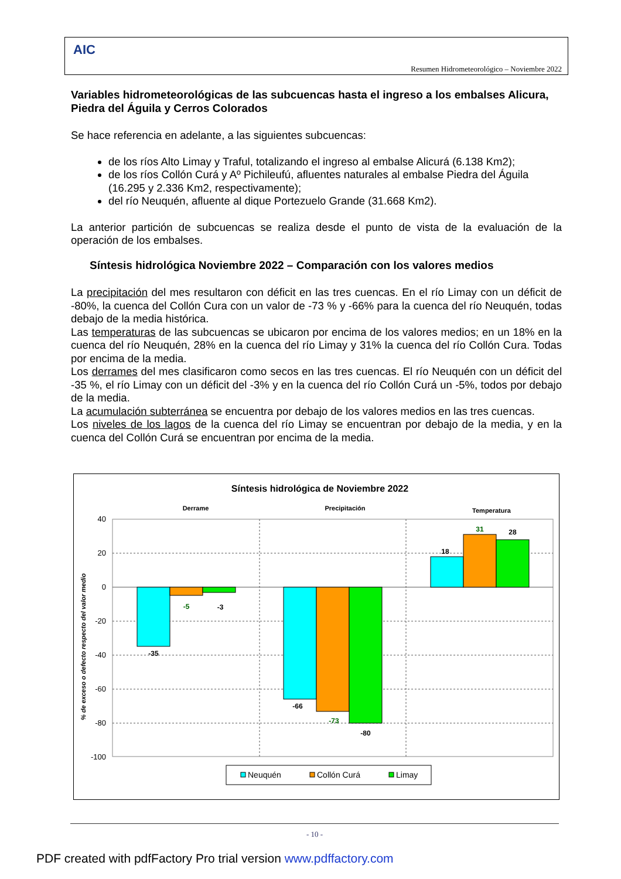AIC
Resumen Hidrometeorológico – Noviembre 2022
Variables hidrometeorológicas de las subcuencas hasta el ingreso a los embalses Alicura, Piedra del Águila y Cerros Colorados
Se hace referencia en adelante, a las siguientes subcuencas:
de los ríos Alto Limay y Traful, totalizando el ingreso al embalse Alicurá (6.138 Km2);
de los ríos Collón Curá y Aº Pichileufú, afluentes naturales al embalse Piedra del Águila (16.295 y 2.336 Km2, respectivamente);
del río Neuquén, afluente al dique Portezuelo Grande (31.668 Km2).
La anterior partición de subcuencas se realiza desde el punto de vista de la evaluación de la operación de los embalses.
Síntesis hidrológica Noviembre 2022 – Comparación con los valores medios
La precipitación del mes resultaron con déficit en las tres cuencas. En el río Limay con un déficit de -80%, la cuenca del Collón Cura con un valor de -73 % y -66% para la cuenca del río Neuquén, todas debajo de la media histórica.
Las temperaturas de las subcuencas se ubicaron por encima de los valores medios; en un 18% en la cuenca del río Neuquén, 28% en la cuenca del río Limay y 31% la cuenca del río Collón Cura. Todas por encima de la media.
Los derrames del mes clasificaron como secos en las tres cuencas. El río Neuquén con un déficit del -35 %, el río Limay con un déficit del -3% y en la cuenca del río Collón Curá un -5%, todos por debajo de la media.
La acumulación subterránea se encuentra por debajo de los valores medios en las tres cuencas.
Los niveles de los lagos de la cuenca del río Limay se encuentran por debajo de la media, y en la cuenca del Collón Curá se encuentran por encima de la media.
Síntesis hidrológica de Noviembre 2022
Derrame
Precipitación
Temperatura
40
20
0
-20
-40
-60
-80
-100
% de exceso o defecto respecto del valor medio
-35
-5
-3
-66
-73
-80
18
31
28
Neuquén
Collón Curá
Limay
- 10 -
PDF created with pdfFactory Pro trial version www.pdffactory.com